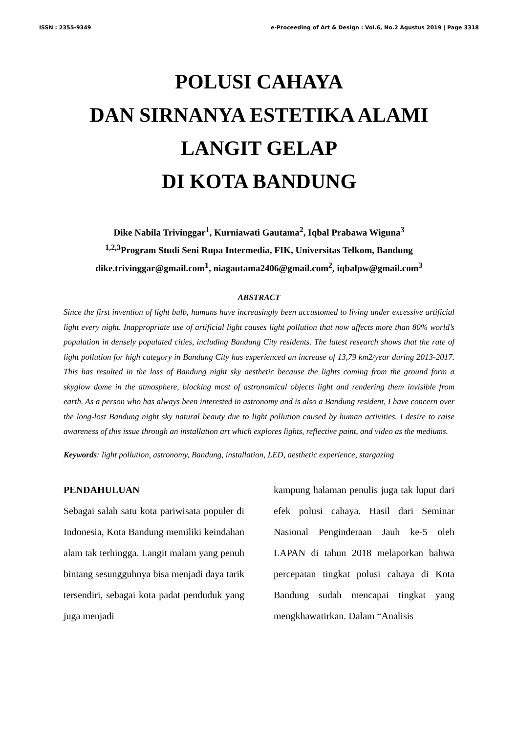ISSN : 2355-9349 e-Proceeding of Art & Design : Vol.6, No.2 Agustus 2019 | Page 3318
POLUSI CAHAYA
DAN SIRNANYA ESTETIKA ALAMI
LANGIT GELAP
DI KOTA BANDUNG
Dike Nabila Trivinggar<sup>1</sup>, Kurniawati Gautama<sup>2</sup>, Iqbal Prabawa Wiguna<sup>3</sup>
<sup>1,2,3</sup>Program Studi Seni Rupa Intermedia, FIK, Universitas Telkom, Bandung
dike.trivinggar@gmail.com<sup>1</sup>, niagautama2406@gmail.com<sup>2</sup>, iqbalpw@gmail.com<sup>3</sup>
ABSTRACT
Since the first invention of light bulb, humans have increasingly been accustomed to living under excessive artificial light every night. Inappropriate use of artificial light causes light pollution that now affects more than 80% world’s population in densely populated cities, including Bandung City residents. The latest research shows that the rate of light pollution for high category in Bandung City has experienced an increase of 13,79 km2/year during 2013-2017. This has resulted in the loss of Bandung night sky aesthetic because the lights coming from the ground form a skyglow dome in the atmosphere, blocking most of astronomical objects light and rendering them invisible from earth. As a person who has always been interested in astronomy and is also a Bandung resident, I have concern over the long-lost Bandung night sky natural beauty due to light pollution caused by human activities. I desire to raise awareness of this issue through an installation art which explores lights, reflective paint, and video as the mediums.
Keywords: light pollution, astronomy, Bandung, installation, LED, aesthetic experience, stargazing
PENDAHULUAN
Sebagai salah satu kota pariwisata populer di Indonesia, Kota Bandung memiliki keindahan alam tak terhingga. Langit malam yang penuh bintang sesungguhnya bisa menjadi daya tarik tersendiri, sebagai kota padat penduduk yang juga menjadi
kampung halaman penulis juga tak luput dari efek polusi cahaya. Hasil dari Seminar Nasional Penginderaan Jauh ke-5 oleh LAPAN di tahun 2018 melaporkan bahwa percepatan tingkat polusi cahaya di Kota Bandung sudah mencapai tingkat yang mengkhawatirkan. Dalam “Analisis